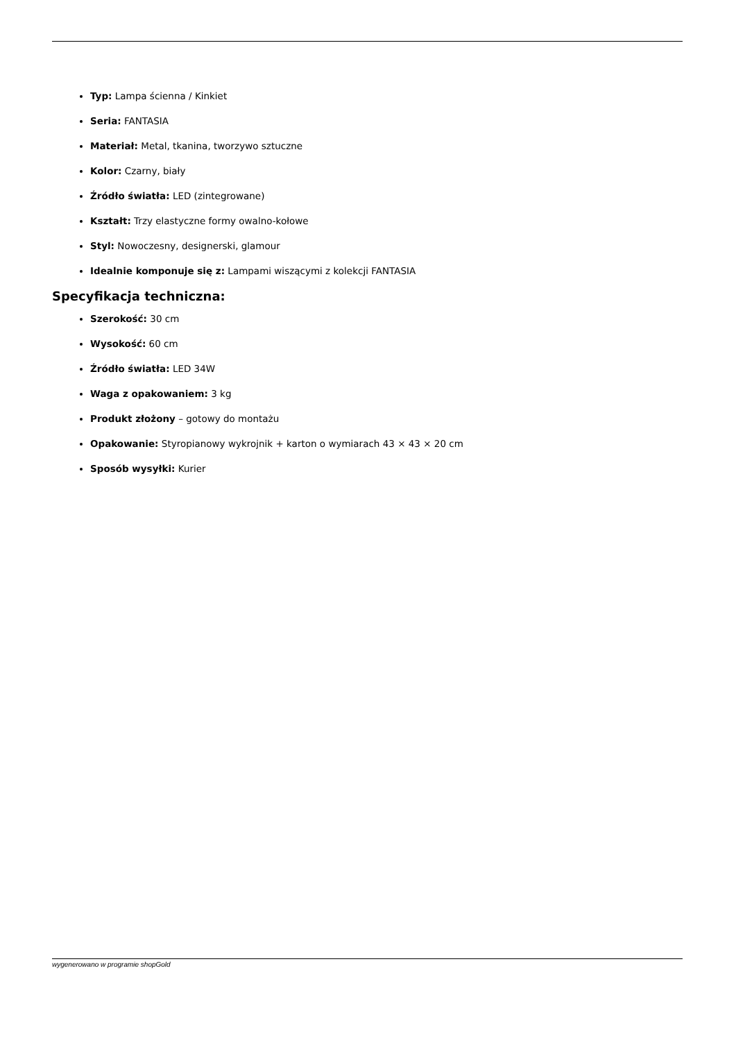Typ: Lampa ścienna / Kinkiet
Seria: FANTASIA
Materiał: Metal, tkanina, tworzywo sztuczne
Kolor: Czarny, biały
Źródło światła: LED (zintegrowane)
Kształt: Trzy elastyczne formy owalno-kołowe
Styl: Nowoczesny, designerski, glamour
Idealnie komponuje się z: Lampami wiszącymi z kolekcji FANTASIA
Specyfikacja techniczna:
Szerokość: 30 cm
Wysokość: 60 cm
Źródło światła: LED 34W
Waga z opakowaniem: 3 kg
Produkt złożony – gotowy do montażu
Opakowanie: Styropianowy wykrojnik + karton o wymiarach 43 × 43 × 20 cm
Sposób wysyłki: Kurier
wygenerowano w programie shopGold